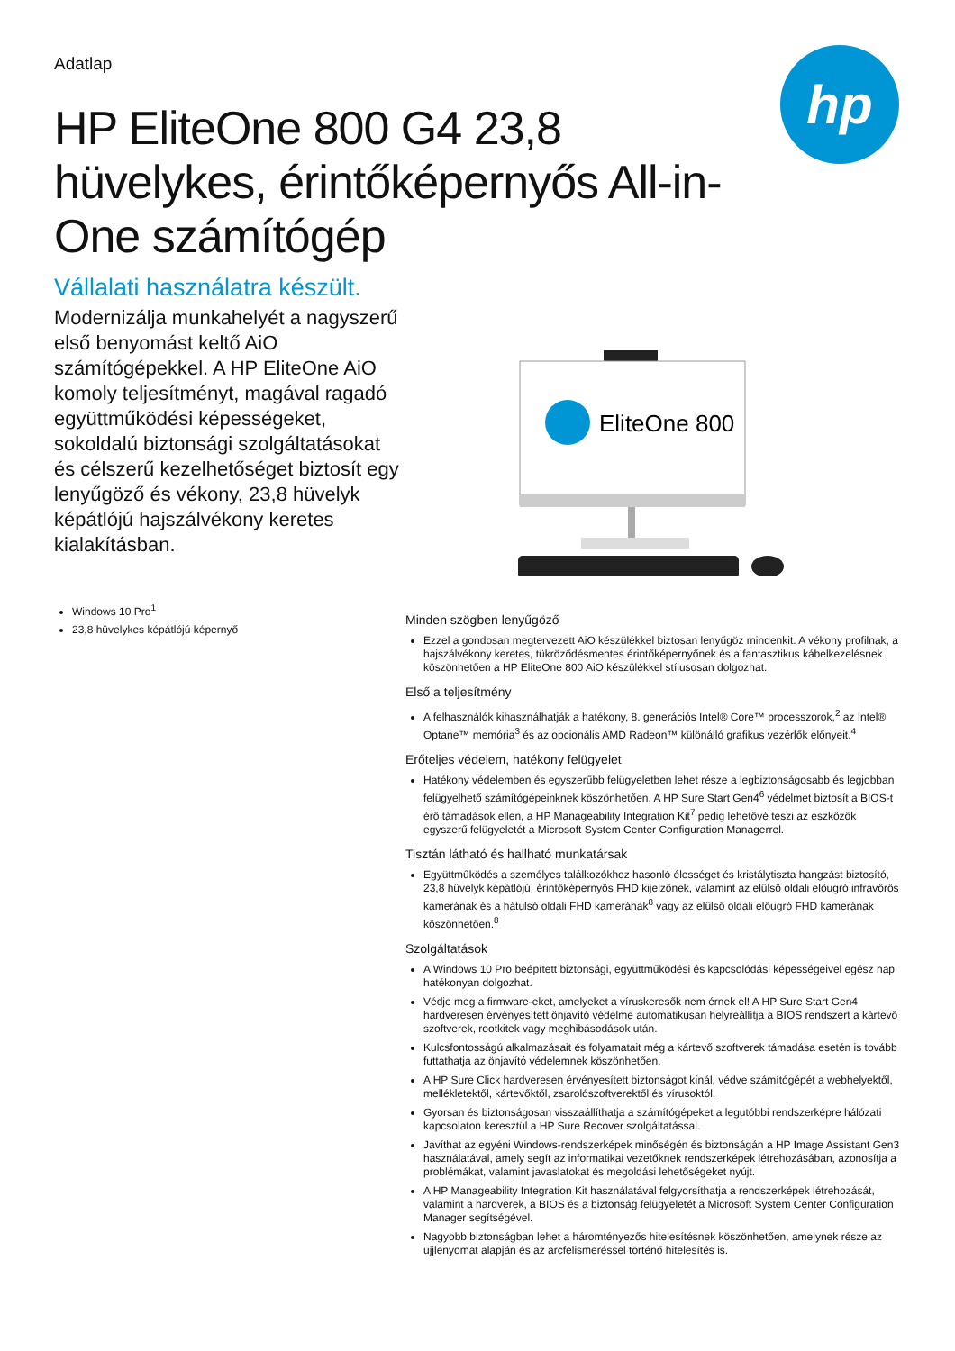hp
Adatlap
HP EliteOne 800 G4 23,8 hüvelykes, érintőképernyős All-in-One számítógép
Vállalati használatra készült.
Modernizálja munkahelyét a nagyszerű első benyomást keltő AiO számítógépekkel. A HP EliteOne AiO komoly teljesítményt, magával ragadó együttműködési képességeket, sokoldalú biztonsági szolgáltatásokat és célszerű kezelhetőséget biztosít egy lenyűgöző és vékony, 23,8 hüvelyk képátlójú hajszálvékony keretes kialakításban.
EliteOne 800
Windows 10 Pro<sup>1</sup>
23,8 hüvelykes képátlójú képernyő
Minden szögben lenyűgöző
Ezzel a gondosan megtervezett AiO készülékkel biztosan lenyűgöz mindenkit. A vékony profilnak, a hajszálvékony keretes, tükröződésmentes érintőképernyőnek és a fantasztikus kábelkezelésnek köszönhetően a HP EliteOne 800 AiO készülékkel stílusosan dolgozhat.
Első a teljesítmény
A felhasználók kihasználhatják a hatékony, 8. generációs Intel® Core™ processzorok,<sup>2</sup> az Intel® Optane™ memória<sup>3</sup> és az opcionális AMD Radeon™ különálló grafikus vezérlők előnyeit.<sup>4</sup>
Erőteljes védelem, hatékony felügyelet
Hatékony védelemben és egyszerűbb felügyeletben lehet része a legbiztonságosabb és legjobban felügyelhető számítógépeinknek köszönhetően. A HP Sure Start Gen4<sup>6</sup> védelmet biztosít a BIOS-t érő támadások ellen, a HP Manageability Integration Kit<sup>7</sup> pedig lehetővé teszi az eszközök egyszerű felügyeletét a Microsoft System Center Configuration Managerrel.
Tisztán látható és hallható munkatársak
Együttműködés a személyes találkozókhoz hasonló élességet és kristálytiszta hangzást biztosító, 23,8 hüvelyk képátlójú, érintőképernyős FHD kijelzőnek, valamint az elülső oldali előugró infravörös kamerának és a hátulsó oldali FHD kamerának<sup>8</sup> vagy az elülső oldali előugró FHD kamerának köszönhetően.<sup>8</sup>
Szolgáltatások
A Windows 10 Pro beépített biztonsági, együttműködési és kapcsolódási képességeivel egész nap hatékonyan dolgozhat.
Védje meg a firmware-eket, amelyeket a víruskeresők nem érnek el! A HP Sure Start Gen4 hardveresen érvényesített önjavító védelme automatikusan helyreállítja a BIOS rendszert a kártevő szoftverek, rootkitek vagy meghibásodások után.
Kulcsfontosságú alkalmazásait és folyamatait még a kártevő szoftverek támadása esetén is tovább futtathatja az önjavító védelemnek köszönhetően.
A HP Sure Click hardveresen érvényesített biztonságot kínál, védve számítógépét a webhelyektől, mellékletektől, kártevőktől, zsarolószoftverektől és vírusoktól.
Gyorsan és biztonságosan visszaállíthatja a számítógépeket a legutóbbi rendszerképre hálózati kapcsolaton keresztül a HP Sure Recover szolgáltatással.
Javíthat az egyéni Windows-rendszerképek minőségén és biztonságán a HP Image Assistant Gen3 használatával, amely segít az informatikai vezetőknek rendszerképek létrehozásában, azonosítja a problémákat, valamint javaslatokat és megoldási lehetőségeket nyújt.
A HP Manageability Integration Kit használatával felgyorsíthatja a rendszerképek létrehozását, valamint a hardverek, a BIOS és a biztonság felügyeletét a Microsoft System Center Configuration Manager segítségével.
Nagyobb biztonságban lehet a háromtényezős hitelesítésnek köszönhetően, amelynek része az ujjlenyomat alapján és az arcfelismeréssel történő hitelesítés is.